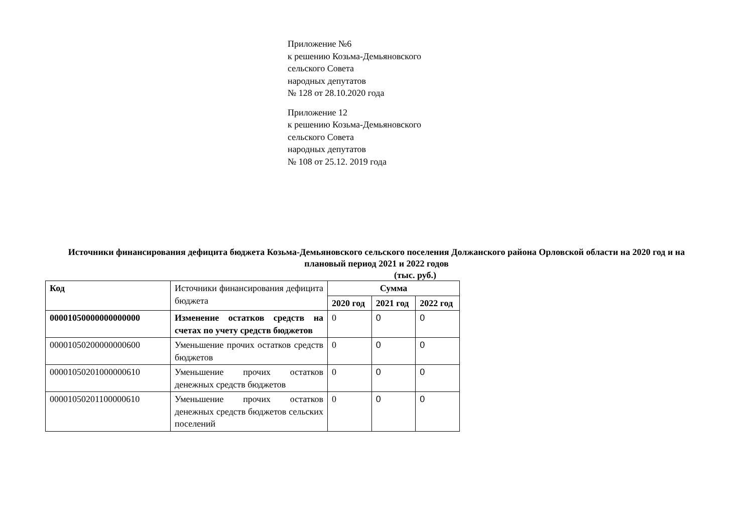Приложение №6
к решению Козьма-Демьяновского
сельского Совета
народных депутатов
№ 128 от 28.10.2020 года
Приложение 12
к решению Козьма-Демьяновского
сельского Совета
народных депутатов
№ 108 от 25.12. 2019 года
Источники финансирования дефицита бюджета Козьма-Демьяновского сельского поселения Должанского района Орловской области на 2020 год и на плановый период 2021 и 2022 годов
(тыс. руб.)
| Код | Источники финансирования дефицита бюджета | Сумма | | |
| | | 2020 год | 2021 год | 2022 год |
| 00001050000000000000 | Изменение остатков средств на счетах по учету средств бюджетов | 0 | 0 | 0 |
| 00001050200000000600 | Уменьшение прочих остатков средств бюджетов | 0 | 0 | 0 |
| 00001050201000000610 | Уменьшение прочих остатков денежных средств бюджетов | 0 | 0 | 0 |
| 00001050201100000610 | Уменьшение прочих остатков денежных средств бюджетов сельских поселений | 0 | 0 | 0 |